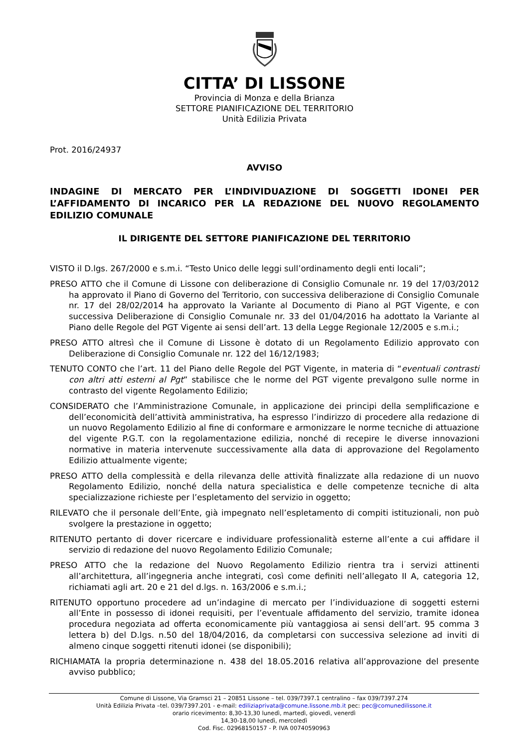CITTA’ DI LISSONE
Provincia di Monza e della Brianza
SETTORE PIANIFICAZIONE DEL TERRITORIO
Unità Edilizia Privata
Prot. 2016/24937
AVVISO
INDAGINE DI MERCATO PER L’INDIVIDUAZIONE DI SOGGETTI IDONEI PER L’AFFIDAMENTO DI INCARICO PER LA REDAZIONE DEL NUOVO REGOLAMENTO EDILIZIO COMUNALE
IL DIRIGENTE DEL SETTORE PIANIFICAZIONE DEL TERRITORIO
VISTO il D.lgs. 267/2000 e s.m.i. “Testo Unico delle leggi sull’ordinamento degli enti locali”;
PRESO ATTO che il Comune di Lissone con deliberazione di Consiglio Comunale nr. 19 del 17/03/2012 ha approvato il Piano di Governo del Territorio, con successiva deliberazione di Consiglio Comunale nr. 17 del 28/02/2014 ha approvato la Variante al Documento di Piano al PGT Vigente, e con successiva Deliberazione di Consiglio Comunale nr. 33 del 01/04/2016 ha adottato la Variante al Piano delle Regole del PGT Vigente ai sensi dell’art. 13 della Legge Regionale 12/2005 e s.m.i.;
PRESO ATTO altresì che il Comune di Lissone è dotato di un Regolamento Edilizio approvato con Deliberazione di Consiglio Comunale nr. 122 del 16/12/1983;
TENUTO CONTO che l’art. 11 del Piano delle Regole del PGT Vigente, in materia di “eventuali contrasti con altri atti esterni al Pgt” stabilisce che le norme del PGT vigente prevalgono sulle norme in contrasto del vigente Regolamento Edilizio;
CONSIDERATO che l’Amministrazione Comunale, in applicazione dei principi della semplificazione e dell’economicità dell’attività amministrativa, ha espresso l’indirizzo di procedere alla redazione di un nuovo Regolamento Edilizio al fine di conformare e armonizzare le norme tecniche di attuazione del vigente P.G.T. con la regolamentazione edilizia, nonché di recepire le diverse innovazioni normative in materia intervenute successivamente alla data di approvazione del Regolamento Edilizio attualmente vigente;
PRESO ATTO della complessità e della rilevanza delle attività finalizzate alla redazione di un nuovo Regolamento Edilizio, nonché della natura specialistica e delle competenze tecniche di alta specializzazione richieste per l’espletamento del servizio in oggetto;
RILEVATO che il personale dell’Ente, già impegnato nell’espletamento di compiti istituzionali, non può svolgere la prestazione in oggetto;
RITENUTO pertanto di dover ricercare e individuare professionalità esterne all’ente a cui affidare il servizio di redazione del nuovo Regolamento Edilizio Comunale;
PRESO ATTO che la redazione del Nuovo Regolamento Edilizio rientra tra i servizi attinenti all’architettura, all’ingegneria anche integrati, così come definiti nell’allegato II A, categoria 12, richiamati agli art. 20 e 21 del d.lgs. n. 163/2006 e s.m.i.;
RITENUTO opportuno procedere ad un’indagine di mercato per l’individuazione di soggetti esterni all’Ente in possesso di idonei requisiti, per l’eventuale affidamento del servizio, tramite idonea procedura negoziata ad offerta economicamente più vantaggiosa ai sensi dell’art. 95 comma 3 lettera b) del D.lgs. n.50 del 18/04/2016, da completarsi con successiva selezione ad inviti di almeno cinque soggetti ritenuti idonei (se disponibili);
RICHIAMATA la propria determinazione n. 438 del 18.05.2016 relativa all’approvazione del presente avviso pubblico;
Comune di Lissone, Via Gramsci 21 – 20851 Lissone – tel. 039/7397.1 centralino – fax 039/7397.274
Unità Edilizia Privata –tel. 039/7397.201 - e-mail: ediliziaprivata@comune.lissone.mb.it pec: pec@comunedilissone.it
orario ricevimento: 8,30-13,30 lunedì, martedì, giovedì, venerdì
14,30-18,00 lunedì, mercoledì
Cod. Fisc. 02968150157 - P. IVA 00740590963